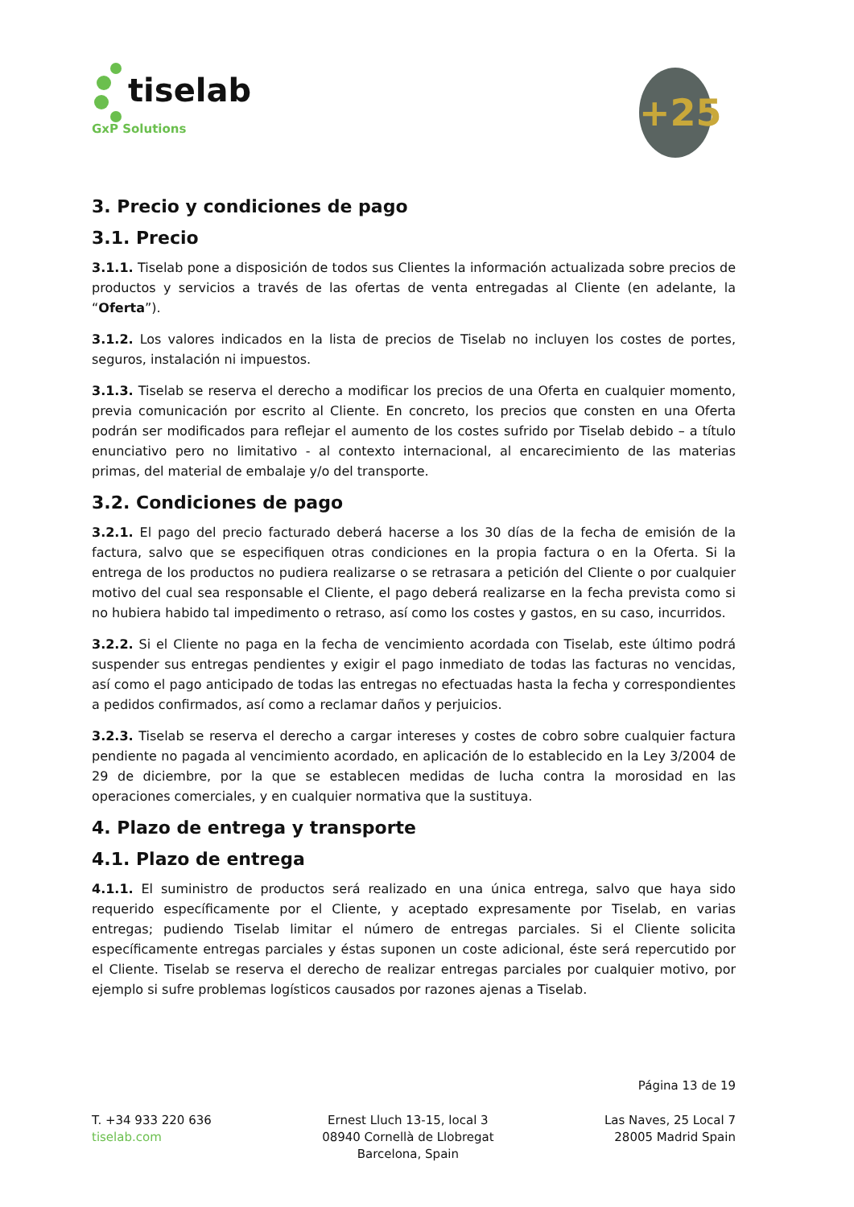tiselab
GxP Solutions
+25
3. Precio y condiciones de pago
3.1. Precio
3.1.1. Tiselab pone a disposición de todos sus Clientes la información actualizada sobre precios de productos y servicios a través de las ofertas de venta entregadas al Cliente (en adelante, la “Oferta”).
3.1.2. Los valores indicados en la lista de precios de Tiselab no incluyen los costes de portes, seguros, instalación ni impuestos.
3.1.3. Tiselab se reserva el derecho a modificar los precios de una Oferta en cualquier momento, previa comunicación por escrito al Cliente. En concreto, los precios que consten en una Oferta podrán ser modificados para reflejar el aumento de los costes sufrido por Tiselab debido – a título enunciativo pero no limitativo - al contexto internacional, al encarecimiento de las materias primas, del material de embalaje y/o del transporte.
3.2. Condiciones de pago
3.2.1. El pago del precio facturado deberá hacerse a los 30 días de la fecha de emisión de la factura, salvo que se especifiquen otras condiciones en la propia factura o en la Oferta. Si la entrega de los productos no pudiera realizarse o se retrasara a petición del Cliente o por cualquier motivo del cual sea responsable el Cliente, el pago deberá realizarse en la fecha prevista como si no hubiera habido tal impedimento o retraso, así como los costes y gastos, en su caso, incurridos.
3.2.2. Si el Cliente no paga en la fecha de vencimiento acordada con Tiselab, este último podrá suspender sus entregas pendientes y exigir el pago inmediato de todas las facturas no vencidas, así como el pago anticipado de todas las entregas no efectuadas hasta la fecha y correspondientes a pedidos confirmados, así como a reclamar daños y perjuicios.
3.2.3. Tiselab se reserva el derecho a cargar intereses y costes de cobro sobre cualquier factura pendiente no pagada al vencimiento acordado, en aplicación de lo establecido en la Ley 3/2004 de 29 de diciembre, por la que se establecen medidas de lucha contra la morosidad en las operaciones comerciales, y en cualquier normativa que la sustituya.
4. Plazo de entrega y transporte
4.1. Plazo de entrega
4.1.1. El suministro de productos será realizado en una única entrega, salvo que haya sido requerido específicamente por el Cliente, y aceptado expresamente por Tiselab, en varias entregas; pudiendo Tiselab limitar el número de entregas parciales. Si el Cliente solicita específicamente entregas parciales y éstas suponen un coste adicional, éste será repercutido por el Cliente. Tiselab se reserva el derecho de realizar entregas parciales por cualquier motivo, por ejemplo si sufre problemas logísticos causados por razones ajenas a Tiselab.
Página 13 de 19
T. +34 933 220 636
tiselab.com
Ernest Lluch 13-15, local 3
08940 Cornellà de Llobregat
Barcelona, Spain
Las Naves, 25 Local 7
28005 Madrid Spain